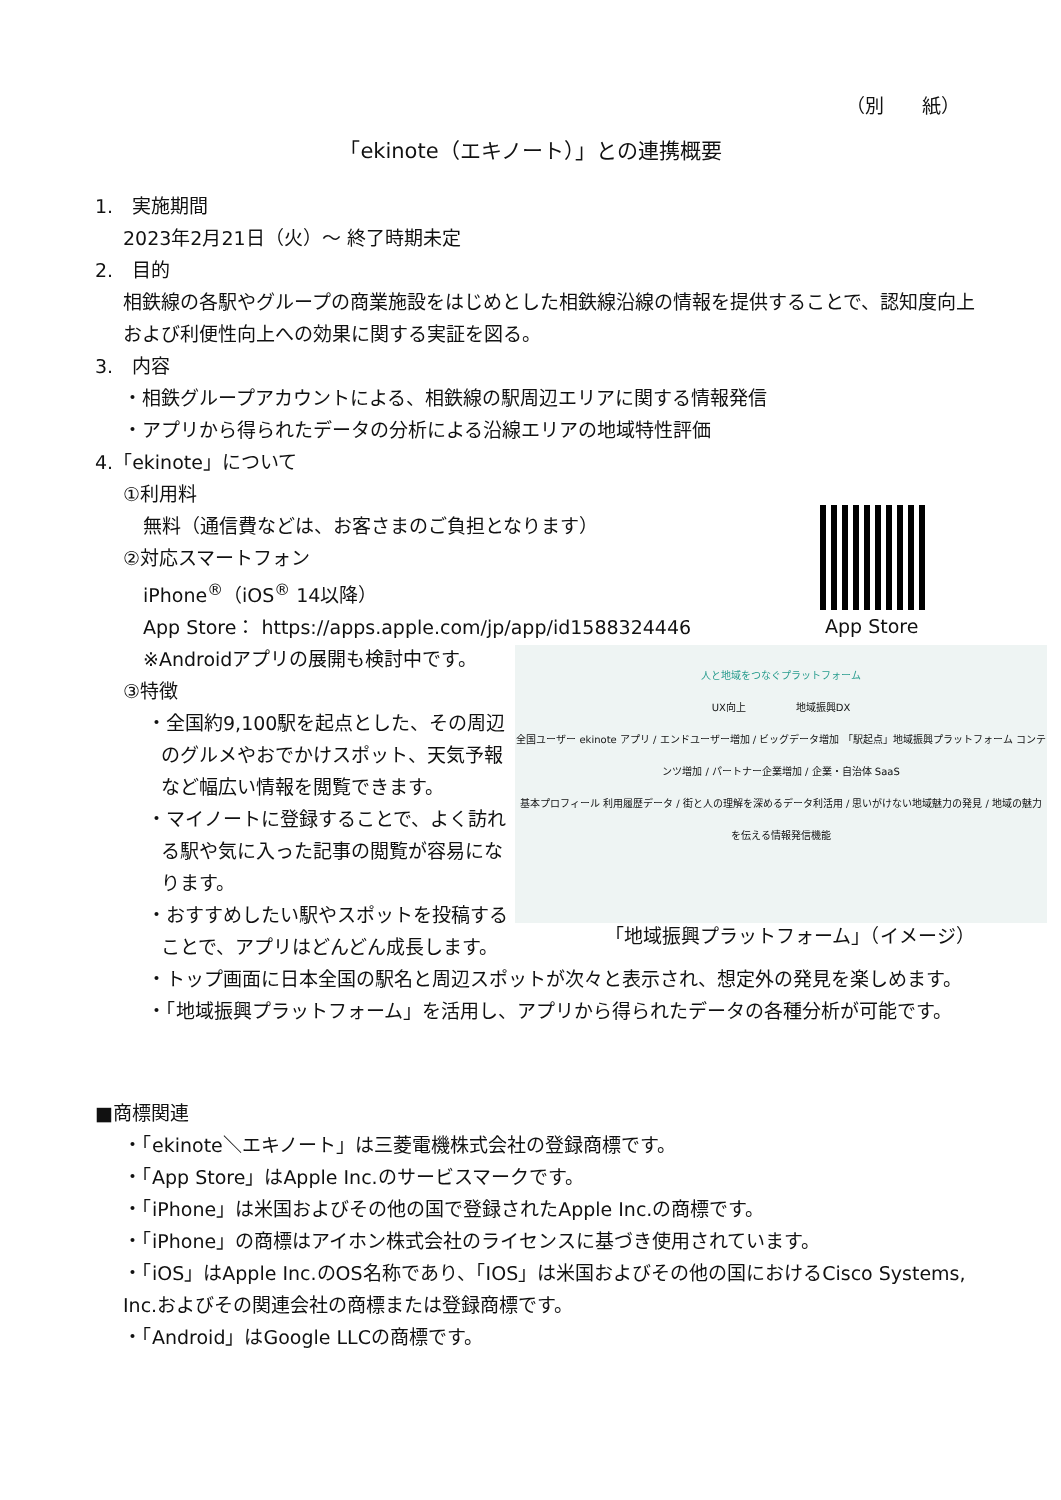（別　　紙）
「ekinote（エキノート）」との連携概要
App Store
人と地域をつなぐプラットフォーム
UX向上　　　　　地域振興DX
全国ユーザー ekinote アプリ / エンドユーザー増加 / ビッグデータ増加 「駅起点」地域振興プラットフォーム コンテンツ増加 / パートナー企業増加 / 企業・自治体 SaaS
基本プロフィール 利用履歴データ / 街と人の理解を深めるデータ利活用 / 思いがけない地域魅力の発見 / 地域の魅力を伝える情報発信機能
「地域振興プラットフォーム」（イメージ）
1.　実施期間
2023年2月21日（火）～ 終了時期未定
2.　目的
相鉄線の各駅やグループの商業施設をはじめとした相鉄線沿線の情報を提供することで、認知度向上および利便性向上への効果に関する実証を図る。
3.　内容
・相鉄グループアカウントによる、相鉄線の駅周辺エリアに関する情報発信
・アプリから得られたデータの分析による沿線エリアの地域特性評価
4.「ekinote」について
①利用料
無料（通信費などは、お客さまのご負担となります）
②対応スマートフォン
iPhone<sup>®</sup>（iOS<sup>®</sup> 14以降）
App Store： https://apps.apple.com/jp/app/id1588324446
※Androidアプリの展開も検討中です。
③特徴
・全国約9,100駅を起点とした、その周辺のグルメやおでかけスポット、天気予報など幅広い情報を閲覧できます。
・マイノートに登録することで、よく訪れる駅や気に入った記事の閲覧が容易になります。
・おすすめしたい駅やスポットを投稿することで、アプリはどんどん成長します。
・トップ画面に日本全国の駅名と周辺スポットが次々と表示され、想定外の発見を楽しめます。
・「地域振興プラットフォーム」を活用し、アプリから得られたデータの各種分析が可能です。
■商標関連
・「ekinote＼エキノート」は三菱電機株式会社の登録商標です。
・「App Store」はApple Inc.のサービスマークです。
・「iPhone」は米国およびその他の国で登録されたApple Inc.の商標です。
・「iPhone」の商標はアイホン株式会社のライセンスに基づき使用されています。
・「iOS」はApple Inc.のOS名称であり、「IOS」は米国およびその他の国におけるCisco Systems, Inc.およびその関連会社の商標または登録商標です。
・「Android」はGoogle LLCの商標です。